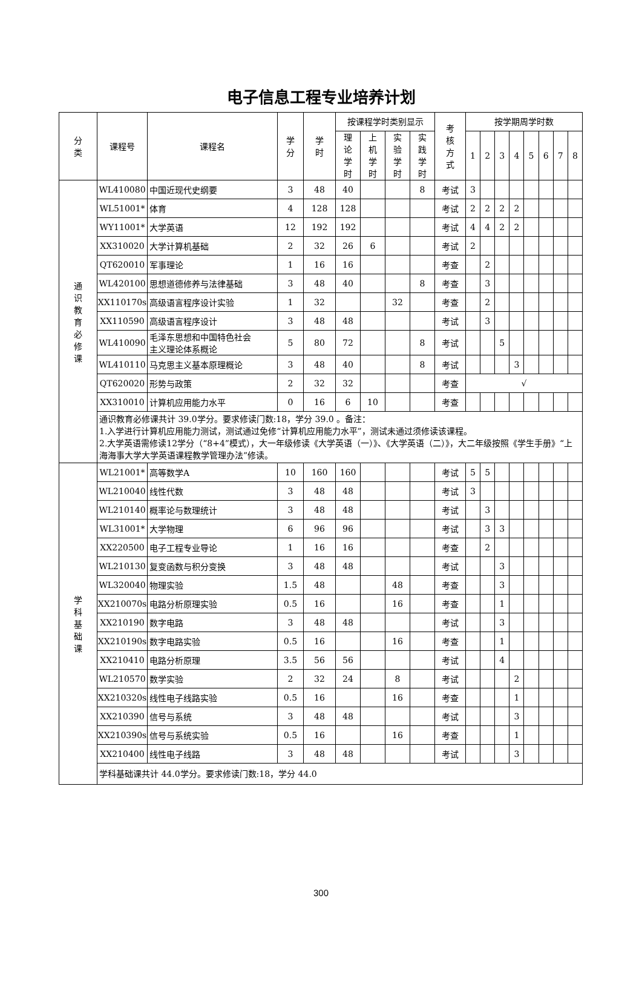电子信息工程专业培养计划
| 分 类 | 课程号 | 课程名 | 学 分 | 学 时 | 按课程学时类别显示 | | | | 考 核 方 式 | 按学期周学时数 | | | | | | | |
| --- | --- | --- | --- | --- | --- | --- | --- | --- | --- | --- | --- | --- | --- | --- | --- | --- | --- |
| | | | | | 理 论 学 时 | 上 机 学 时 | 实 验 学 时 | 实 践 学 时 | | 1 | 2 | 3 | 4 | 5 | 6 | 7 | 8 |
| 通 识 教 育 必 修 课 | WL410080 | 中国近现代史纲要 | 3 | 48 | 40 | | | 8 | 考试 | 3 | | | | | | | |
| | WL51001* | 体育 | 4 | 128 | 128 | | | | 考试 | 2 | 2 | 2 | 2 | | | | |
| | WY11001* | 大学英语 | 12 | 192 | 192 | | | | 考试 | 4 | 4 | 2 | 2 | | | | |
| | XX310020 | 大学计算机基础 | 2 | 32 | 26 | 6 | | | 考试 | 2 | | | | | | | |
| | QT620010 | 军事理论 | 1 | 16 | 16 | | | | 考查 | | 2 | | | | | | |
| | WL420100 | 思想道德修养与法律基础 | 3 | 48 | 40 | | | 8 | 考查 | | 3 | | | | | | |
| | XX110170s | 高级语言程序设计实验 | 1 | 32 | | | 32 | | 考查 | | 2 | | | | | | |
| | XX110590 | 高级语言程序设计 | 3 | 48 | 48 | | | | 考试 | | 3 | | | | | | |
| | WL410090 | 毛泽东思想和中国特色社会 主义理论体系概论 | 5 | 80 | 72 | | | 8 | 考试 | | | 5 | | | | | |
| | WL410110 | 马克思主义基本原理概论 | 3 | 48 | 40 | | | 8 | 考试 | | | | 3 | | | | |
| | QT620020 | 形势与政策 | 2 | 32 | 32 | | | | 考查 | √ | | | | | | | |
| | XX310010 | 计算机应用能力水平 | 0 | 16 | 6 | 10 | | | 考查 | | | | | | | | |
| | 通识教育必修课共计 39.0学分。要求修读门数:18，学分 39.0 。备注： 1.入学进行计算机应用能力测试，测试通过免修“计算机应用能力水平”，测试未通过须修读该课程。 2.大学英语需修读12学分（“8+4”模式），大一年级修读《大学英语（一）》、《大学英语（二）》，大二年级按照《学生手册》“上海海事大学大学英语课程教学管理办法”修读。 | | | | | | | | | | | | | | | | |
| 学 科 基 础 课 | WL21001* | 高等数学A | 10 | 160 | 160 | | | | 考试 | 5 | 5 | | | | | | |
| | WL210040 | 线性代数 | 3 | 48 | 48 | | | | 考试 | 3 | | | | | | | |
| | WL210140 | 概率论与数理统计 | 3 | 48 | 48 | | | | 考试 | | 3 | | | | | | |
| | WL31001* | 大学物理 | 6 | 96 | 96 | | | | 考试 | | 3 | 3 | | | | | |
| | XX220500 | 电子工程专业导论 | 1 | 16 | 16 | | | | 考查 | | 2 | | | | | | |
| | WL210130 | 复变函数与积分变换 | 3 | 48 | 48 | | | | 考试 | | | 3 | | | | | |
| | WL320040 | 物理实验 | 1.5 | 48 | | | 48 | | 考查 | | | 3 | | | | | |
| | XX210070s | 电路分析原理实验 | 0.5 | 16 | | | 16 | | 考查 | | | 1 | | | | | |
| | XX210190 | 数字电路 | 3 | 48 | 48 | | | | 考试 | | | 3 | | | | | |
| | XX210190s | 数字电路实验 | 0.5 | 16 | | | 16 | | 考查 | | | 1 | | | | | |
| | XX210410 | 电路分析原理 | 3.5 | 56 | 56 | | | | 考试 | | | 4 | | | | | |
| | WL210570 | 数学实验 | 2 | 32 | 24 | | 8 | | 考试 | | | | 2 | | | | |
| | XX210320s | 线性电子线路实验 | 0.5 | 16 | | | 16 | | 考查 | | | | 1 | | | | |
| | XX210390 | 信号与系统 | 3 | 48 | 48 | | | | 考试 | | | | 3 | | | | |
| | XX210390s | 信号与系统实验 | 0.5 | 16 | | | 16 | | 考查 | | | | 1 | | | | |
| | XX210400 | 线性电子线路 | 3 | 48 | 48 | | | | 考试 | | | | 3 | | | | |
| | 学科基础课共计 44.0学分。要求修读门数:18，学分 44.0 | | | | | | | | | | | | | | | | |
300